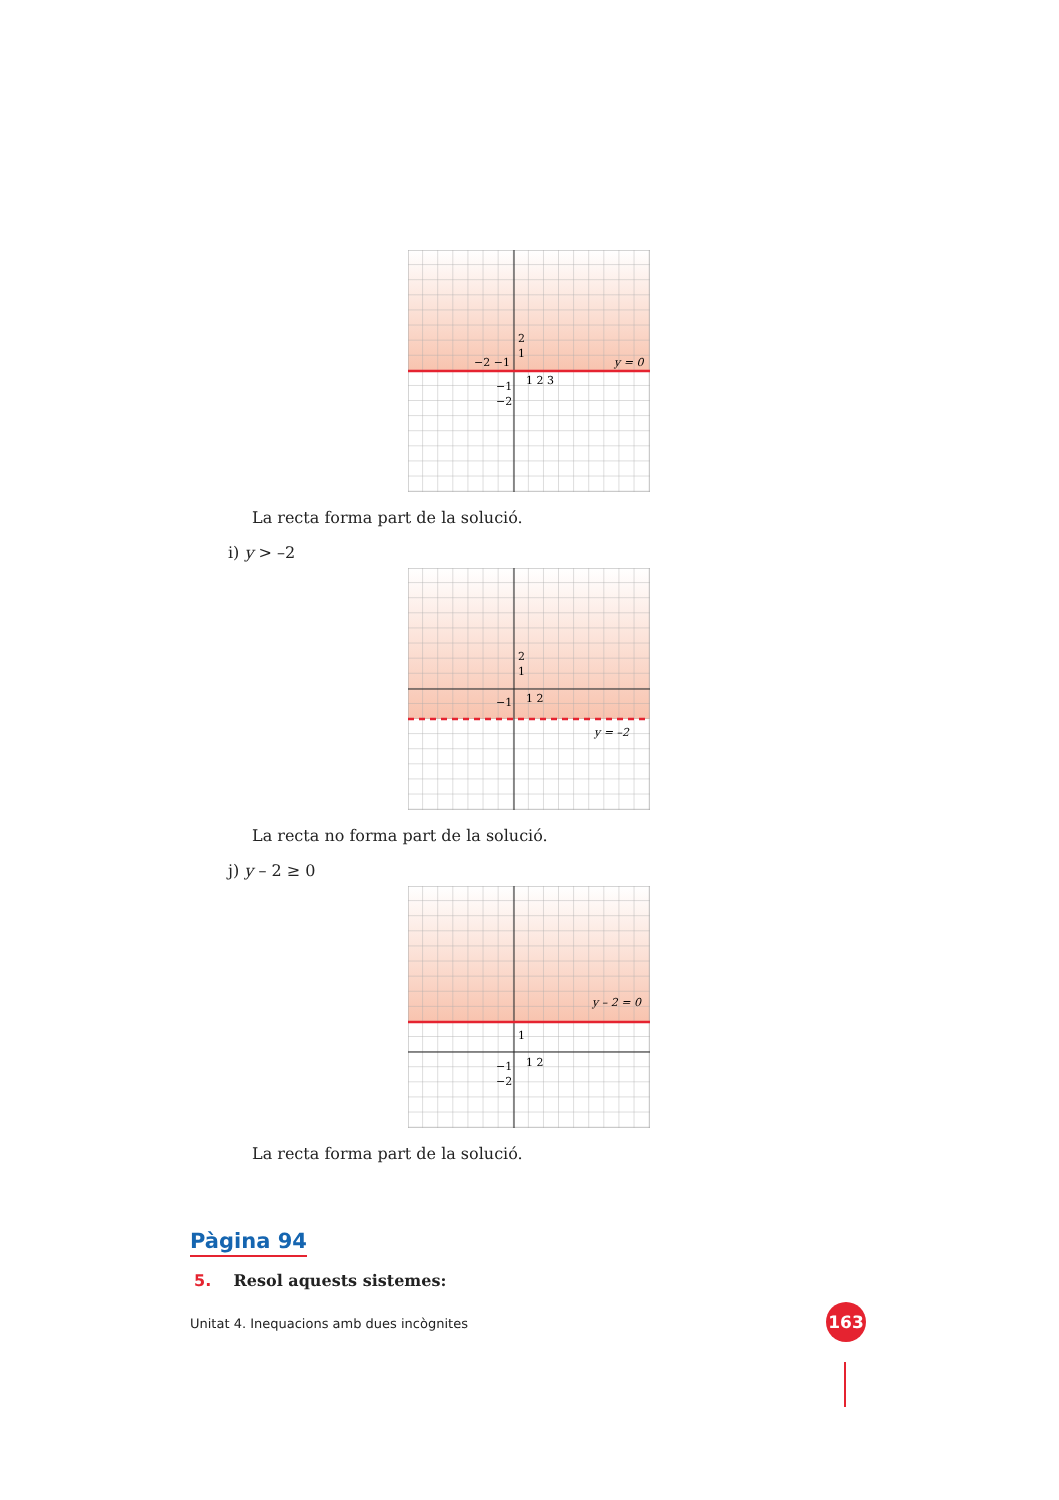y = 0
−2 −1
1
2
1 2 3
−1
−2
La recta forma part de la solució.
i) y > –2
y = –2
2
1
1 2
−1
La recta no forma part de la solució.
j) y – 2 ≥ 0
y – 2 = 0
1
1 2
−1
−2
La recta forma part de la solució.
Pàgina 94
5. Resol aquests sistemes:
Unitat 4. Inequacions amb dues incògnites 163